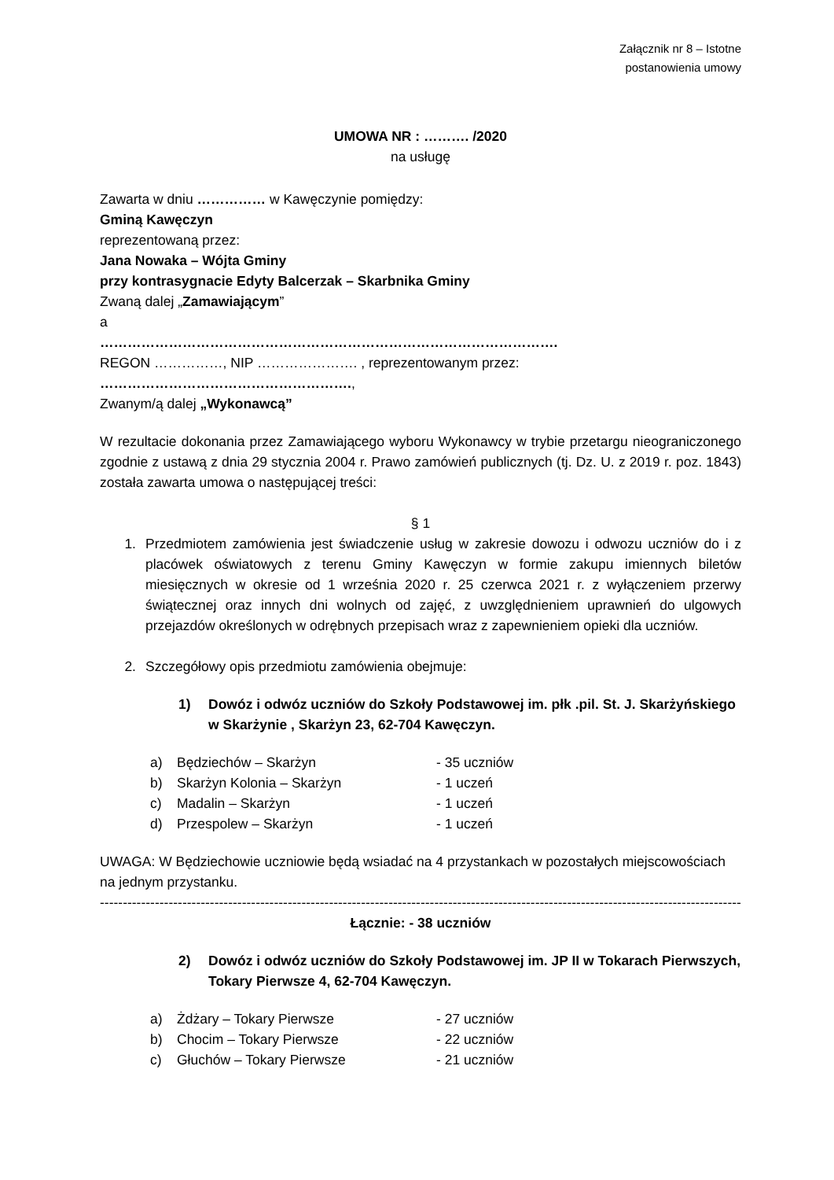Załącznik nr 8 – Istotne
postanowienia umowy
UMOWA NR : ………. /2020
na usługę
Zawarta w dniu …………… w Kawęczynie pomiędzy:
Gminą Kawęczyn
reprezentowaną przez:
Jana Nowaka – Wójta Gminy
przy kontrasygnacie Edyty Balcerzak – Skarbnika Gminy
Zwaną dalej „Zamawiającym”
a
……………………………………………………………………………………….
REGON ……………, NIP …………………. , reprezentowanym przez:
……………………………………………….,
Zwanym/ą dalej „Wykonawcą”
W rezultacie dokonania przez Zamawiającego wyboru Wykonawcy w trybie przetargu nieograniczonego zgodnie z ustawą z dnia 29 stycznia 2004 r. Prawo zamówień publicznych (tj. Dz. U. z 2019 r. poz. 1843) została zawarta umowa o następującej treści:
§ 1
1. Przedmiotem zamówienia jest świadczenie usług w zakresie dowozu i odwozu uczniów do i z placówek oświatowych z terenu Gminy Kawęczyn w formie zakupu imiennych biletów miesięcznych w okresie od 1 września 2020 r. 25 czerwca 2021 r. z wyłączeniem przerwy świątecznej oraz innych dni wolnych od zajęć, z uwzględnieniem uprawnień do ulgowych przejazdów określonych w odrębnych przepisach wraz z zapewnieniem opieki dla uczniów.
2. Szczegółowy opis przedmiotu zamówienia obejmuje:
1) Dowóz i odwóz uczniów do Szkoły Podstawowej im. płk .pil. St. J. Skarżyńskiego w Skarżynie , Skarżyn 23, 62-704 Kawęczyn.
a) Będziechów – Skarżyn - 35 uczniów
b) Skarżyn Kolonia – Skarżyn - 1 uczeń
c) Madalin – Skarżyn - 1 uczeń
d) Przespolew – Skarżyn - 1 uczeń
UWAGA: W Będziechowie uczniowie będą wsiadać na 4 przystankach w pozostałych miejscowościach na jednym przystanku.
------------------------------------------------------------------------------------------------------------------------------------------------
Łącznie: - 38 uczniów
2) Dowóz i odwóz uczniów do Szkoły Podstawowej im. JP II w Tokarach Pierwszych, Tokary Pierwsze 4, 62-704 Kawęczyn.
a) Żdżary – Tokary Pierwsze - 27 uczniów
b) Chocim – Tokary Pierwsze - 22 uczniów
c) Głuchów – Tokary Pierwsze - 21 uczniów